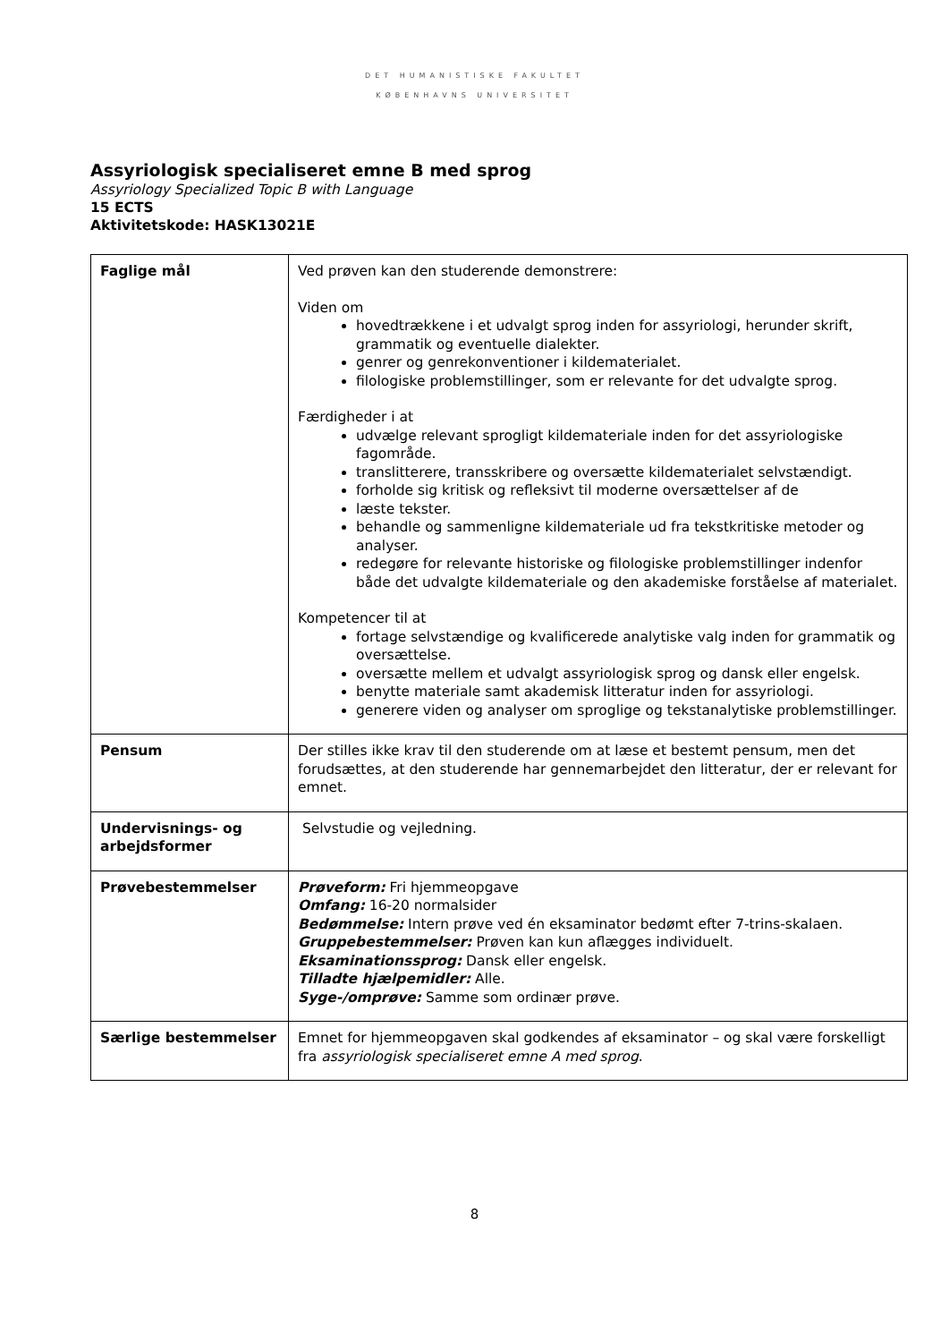DET HUMANISTISKE FAKULTET
KØBENHAVNS UNIVERSITET
Assyriologisk specialiseret emne B med sprog
Assyriology Specialized Topic B with Language
15 ECTS
Aktivitetskode: HASK13021E
| Faglige mål | Ved prøven kan den studerende demonstrere: Viden om hovedtrækkene i et udvalgt sprog inden for assyriologi, herunder skrift, grammatik og eventuelle dialekter. genrer og genrekonventioner i kildematerialet. filologiske problemstillinger, som er relevante for det udvalgte sprog. Færdigheder i at udvælge relevant sprogligt kildemateriale inden for det assyriologiske fagområde. translitterere, transskribere og oversætte kildematerialet selvstændigt. forholde sig kritisk og refleksivt til moderne oversættelser af de læste tekster. behandle og sammenligne kildemateriale ud fra tekstkritiske metoder og analyser. redegøre for relevante historiske og filologiske problemstillinger indenfor både det udvalgte kildemateriale og den akademiske forståelse af materialet. Kompetencer til at fortage selvstændige og kvalificerede analytiske valg inden for grammatik og oversættelse. oversætte mellem et udvalgt assyriologisk sprog og dansk eller engelsk. benytte materiale samt akademisk litteratur inden for assyriologi. generere viden og analyser om sproglige og tekstanalytiske problemstillinger. |
| Pensum | Der stilles ikke krav til den studerende om at læse et bestemt pensum, men det forudsættes, at den studerende har gennemarbejdet den litteratur, der er relevant for emnet. |
| Undervisnings- og arbejdsformer | Selvstudie og vejledning. |
| Prøvebestemmelser | Prøveform: Fri hjemmeopgave Omfang: 16-20 normalsider Bedømmelse: Intern prøve ved én eksaminator bedømt efter 7-trins-skalaen. Gruppebestemmelser: Prøven kan kun aflægges individuelt. Eksaminationssprog: Dansk eller engelsk. Tilladte hjælpemidler: Alle. Syge-/omprøve: Samme som ordinær prøve. |
| Særlige bestemmelser | Emnet for hjemmeopgaven skal godkendes af eksaminator – og skal være forskelligt fra assyriologisk specialiseret emne A med sprog . |
8